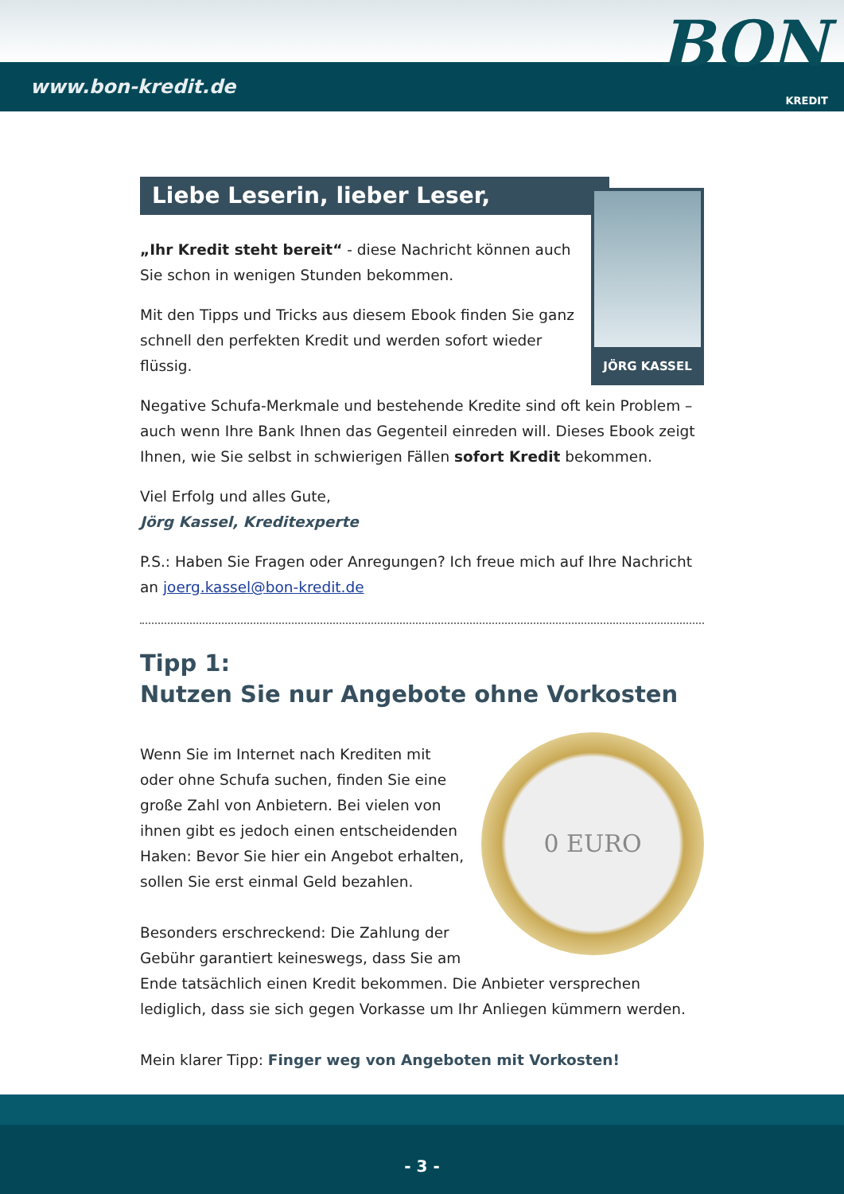www.bon-kredit.de KREDIT
BON
Liebe Leserin, lieber Leser,
JÖRG KASSEL
„Ihr Kredit steht bereit“ - diese Nachricht können auch Sie schon in wenigen Stunden bekommen.
Mit den Tipps und Tricks aus diesem Ebook finden Sie ganz schnell den perfekten Kredit und werden sofort wieder flüssig.
Negative Schufa-Merkmale und bestehende Kredite sind oft kein Problem – auch wenn Ihre Bank Ihnen das Gegenteil einreden will. Dieses Ebook zeigt Ihnen, wie Sie selbst in schwierigen Fällen sofort Kredit bekommen.
Viel Erfolg und alles Gute,
Jörg Kassel, Kreditexperte
P.S.: Haben Sie Fragen oder Anregungen? Ich freue mich auf Ihre Nachricht an joerg.kassel@bon-kredit.de
Tipp 1:
Nutzen Sie nur Angebote ohne Vorkosten
0 EURO
Wenn Sie im Internet nach Krediten mit oder ohne Schufa suchen, finden Sie eine große Zahl von Anbietern. Bei vielen von ihnen gibt es jedoch einen entscheidenden Haken: Bevor Sie hier ein Angebot erhalten, sollen Sie erst einmal Geld bezahlen.
Besonders erschreckend: Die Zahlung der Gebühr garantiert keineswegs, dass Sie am Ende tatsächlich einen Kredit bekommen. Die Anbieter versprechen lediglich, dass sie sich gegen Vorkasse um Ihr Anliegen kümmern werden.
Mein klarer Tipp: Finger weg von Angeboten mit Vorkosten!
- 3 -